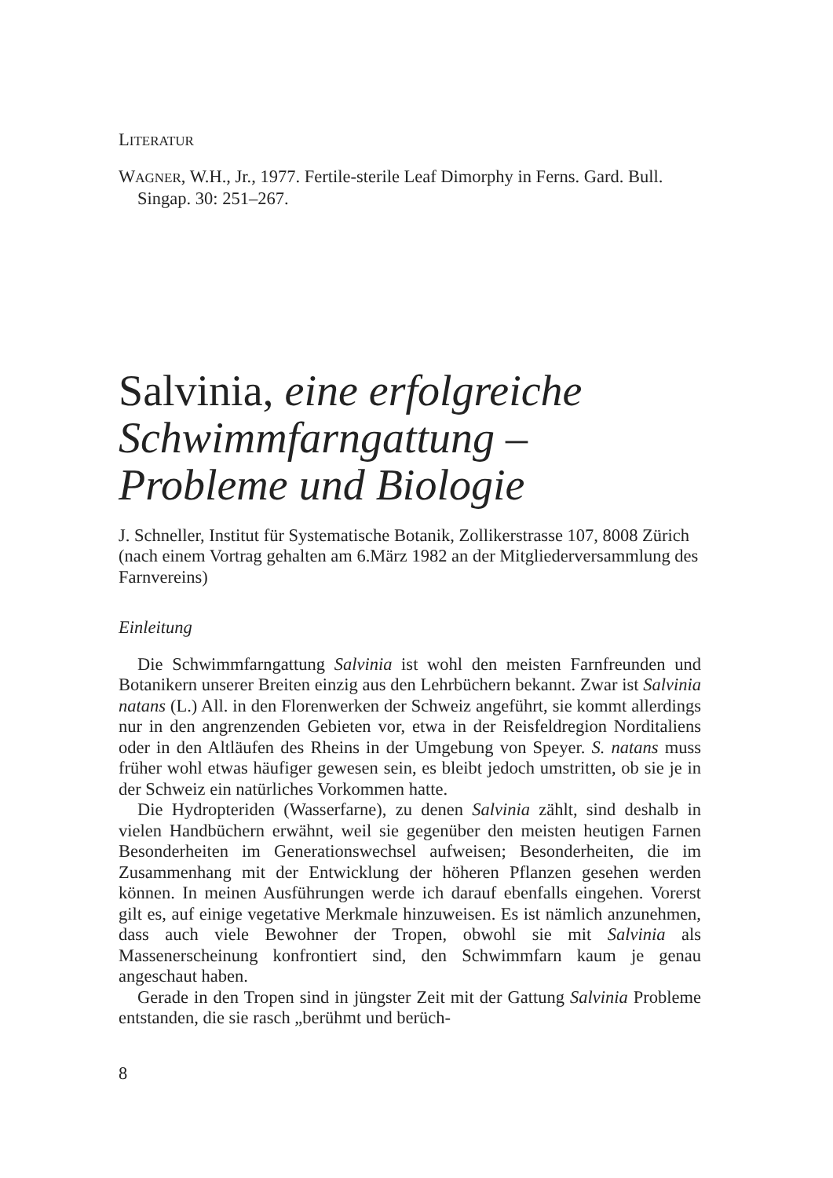LITERATUR
WAGNER, W.H., Jr., 1977. Fertile-sterile Leaf Dimorphy in Ferns. Gard. Bull. Singap. 30: 251–267.
Salvinia, eine erfolgreiche Schwimmfarngattung – Probleme und Biologie
J. Schneller, Institut für Systematische Botanik, Zollikerstrasse 107, 8008 Zürich
(nach einem Vortrag gehalten am 6.März 1982 an der Mitgliederversammlung des Farnvereins)
Einleitung
Die Schwimmfarngattung Salvinia ist wohl den meisten Farnfreunden und Botanikern unserer Breiten einzig aus den Lehrbüchern bekannt. Zwar ist Salvinia natans (L.) All. in den Florenwerken der Schweiz angeführt, sie kommt allerdings nur in den angrenzenden Gebieten vor, etwa in der Reisfeldregion Norditaliens oder in den Altläufen des Rheins in der Umgebung von Speyer. S. natans muss früher wohl etwas häufiger gewesen sein, es bleibt jedoch umstritten, ob sie je in der Schweiz ein natürliches Vorkommen hatte.
Die Hydropteriden (Wasserfarne), zu denen Salvinia zählt, sind deshalb in vielen Handbüchern erwähnt, weil sie gegenüber den meisten heutigen Farnen Besonderheiten im Generationswechsel aufweisen; Besonderheiten, die im Zusammenhang mit der Entwicklung der höheren Pflanzen gesehen werden können. In meinen Ausführungen werde ich darauf ebenfalls eingehen. Vorerst gilt es, auf einige vegetative Merkmale hinzuweisen. Es ist nämlich anzunehmen, dass auch viele Bewohner der Tropen, obwohl sie mit Salvinia als Massenerscheinung konfrontiert sind, den Schwimmfarn kaum je genau angeschaut haben.
Gerade in den Tropen sind in jüngster Zeit mit der Gattung Salvinia Probleme entstanden, die sie rasch „berühmt und berüch-
8